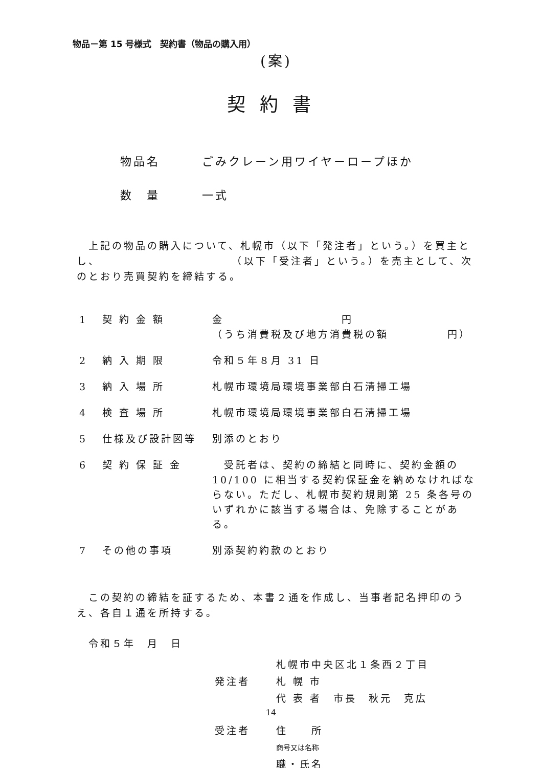物品－第 15 号様式　契約書（物品の購入用）
(案)
契約書
物品名 ごみクレーン用ワイヤーロープほか
数　量 一式
　上記の物品の購入について、札幌市（以下「発注者」という。）を買主とし、　　　　　　　　　　　　（以下「受注者」という。）を売主として、次のとおり売買契約を締結する。
| 1 | 契 約 金 額 | 金 円 （うち消費税及び地方消費税の額 円） |
| 2 | 納 入 期 限 | 令和５年８月 31 日 |
| 3 | 納 入 場 所 | 札幌市環境局環境事業部白石清掃工場 |
| 4 | 検 査 場 所 | 札幌市環境局環境事業部白石清掃工場 |
| 5 | 仕様及び設計図等 | 別添のとおり |
| 6 | 契 約 保 証 金 | 受託者は、契約の締結と同時に、契約金額の 10/100 に相当する契約保証金を納めなければならない。ただし、札幌市契約規則第 25 条各号のいずれかに該当する場合は、免除することがある。 |
| 7 | その他の事項 | 別添契約約款のとおり |
　この契約の締結を証するため、本書２通を作成し、当事者記名押印のうえ、各自１通を所持する。
　令和５年　月　日
札幌市中央区北１条西２丁目
発注者 札 幌 市
代 表 者　市長　秋元　克広
受注者 住　　所
商号又は名称
職・氏名
14